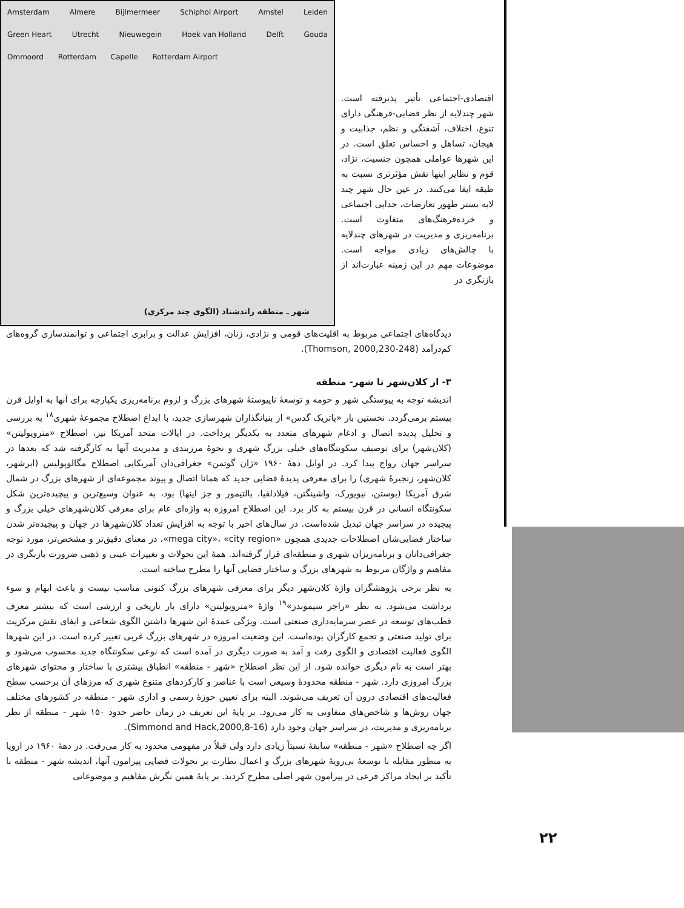Amsterdam Almere Bijlmermeer Schiphol Airport Amstel Leiden Green Heart Utrecht Nieuwegein Hoek van Holland Delft Gouda Ommoord Rotterdam Capelle Rotterdam Airport
شهر ـ منطقه راندشتاد (الگوی چند مرکزی)
اقتصادی-اجتماعی تأثیر پذیرفته است. شهر چندلایه از نظر فضایی-فرهنگی دارای تنوع، اختلاف، آشفتگی و نظم، جذابیت و هیجان، تساهل و احساس تعلق است. در این شهرها عواملی همچون جنسیت، نژاد، قوم و نظایر اینها نقش مؤثرتری نسبت به طبقه ایفا می‌کنند. در عین حال شهر چند لایه بستر ظهور تعارضات، جدایی اجتماعی و خرده‌فرهنگ‌های متفاوت است. برنامه‌ریزی و مدیریت در شهرهای چندلایه با چالش‌های زیادی مواجه است. موضوعات مهم در این زمینه عبارت‌اند از بازنگری در
دیدگاه‌های اجتماعی مربوط به اقلیت‌های قومی و نژادی، زنان، افزایش عدالت و برابری اجتماعی و توانمندسازی گروه‌های کم‌درآمد (Thomson, 2000,230-248).
۳- از کلان‌شهر تا شهر- منطقه
اندیشه توجه به پیوستگی شهر و حومه و توسعهٔ ناپیوستهٔ شهرهای بزرگ و لزوم برنامه‌ریزی یکپارچه برای آنها به اوایل قرن بیستم برمی‌گردد. نخستین بار «پاتریک گدس» از بنیانگذاران شهرسازی جدید، با ابداع اصطلاح مجموعهٔ شهری<sup>۱۸</sup> به بررسی و تحلیل پدیده اتصال و ادغام شهرهای متعدد به یکدیگر پرداخت. در ایالات متحد آمریکا نیز، اصطلاح «متروپولیتن» (کلان‌شهر) برای توصیف سکونتگاه‌های خیلی بزرگ شهری و نحوهٔ مرزبندی و مدیریت آنها به کارگرفته شد که بعدها در سراسر جهان رواج پیدا کرد. در اوایل دههٔ ۱۹۶۰ «ژان گوتمن» جغرافی‌دان آمریکایی اصطلاح مگالوپولیس (ابرشهر، کلان‌شهر، زنجیرهٔ شهری) را برای معرفی پدیدهٔ فضایی جدید که همانا اتصال و پیوند مجموعه‌ای از شهرهای بزرگ در شمال شرق آمریکا (بوستن، نیویورک، واشینگتن، فیلادلفیا، بالتیمور و جز اینها) بود، به عنوان وسیع‌ترین و پیچیده‌ترین شکل سکونتگاه انسانی در قرن بیستم به کار برد. این اصطلاح امروزه به واژه‌ای عام برای معرفی کلان‌شهرهای خیلی بزرگ و پیچیده در سراسر جهان تبدیل شده‌است. در سال‌های اخیر با توجه به افزایش تعداد کلان‌شهرها در جهان و پیچیده‌تر شدن ساختار فضایی‌شان اصطلاحات جدیدی همچون «mega city»، «city region»، در معنای دقیق‌تر و مشخص‌تر، مورد توجه جغرافی‌دانان و برنامه‌ریزان شهری و منطقه‌ای قرار گرفته‌اند. همهٔ این تحولات و تغییرات عینی و ذهنی ضرورت بازنگری در مفاهیم و واژگان مربوط به شهرهای بزرگ و ساختار فضایی آنها را مطرح ساخته است.
به نظر برخی پژوهشگران واژهٔ کلان‌شهر دیگر برای معرفی شهرهای بزرگ کنونی مناسب نیست و باعث ابهام و سوء برداشت می‌شود. به نظر «راجر سیموندز»<sup>۱۹</sup> واژهٔ «متروپولیتن» دارای بار تاریخی و ارزشی است که بیشتر معرف قطب‌های توسعه در عصر سرمایه‌داری صنعتی است. ویژگی عمدهٔ این شهرها داشتن الگوی شعاعی و ایفای نقش مرکزیت برای تولید صنعتی و تجمع کارگران بوده‌است. این وضعیت امروزه در شهرهای بزرگ غربی تغییر کرده است. در این شهرها الگوی فعالیت اقتصادی و الگوی رفت و آمد به صورت دیگری در آمده است که نوعی سکونتگاه جدید محسوب می‌شود و بهتر است به نام دیگری خوانده شود. از این نظر اصطلاح «شهر - منطقه» انطباق بیشتری با ساختار و محتوای شهرهای بزرگ امروزی دارد. شهر - منطقه محدودهٔ وسیعی است با عناصر و کارکردهای متنوع شهری که مرزهای آن برحسب سطح فعالیت‌های اقتصادی درون آن تعریف می‌شوند. البته برای تعیین حوزهٔ رسمی و اداری شهر - منطقه در کشورهای مختلف جهان روش‌ها و شاخص‌های متفاوتی به کار می‌رود. بر پایهٔ این تعریف در زمان حاضر حدود ۱۵۰ شهر - منطقه از نظر برنامه‌ریزی و مدیریت، در سراسر جهان وجود دارد (Simmond and Hack,2000,8-16).
اگر چه اصطلاح «شهر - منطقه» سابقهٔ نسبتاً زیادی دارد ولی قبلاً در مفهومی محدود به کار می‌رفت. در دههٔ ۱۹۶۰ در اروپا به منظور مقابله با توسعهٔ بی‌رویهٔ شهرهای بزرگ و اعمال نظارت بر تحولات فضایی پیرامون آنها، اندیشه شهر - منطقه با تأکید بر ایجاد مراکز فرعی در پیرامون شهر اصلی مطرح کردید. بر پایهٔ همین نگرش مفاهیم و موضوعاتی
۲۲